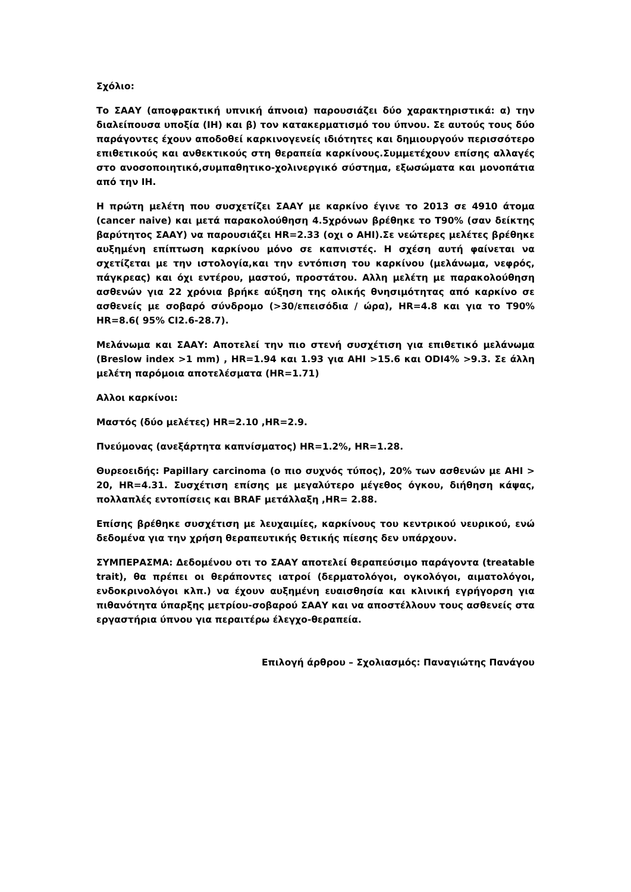Σχόλιο:
Το ΣΑΑΥ (αποφρακτική υπνική άπνοια) παρουσιάζει δύο χαρακτηριστικά: α) την διαλείπουσα υποξία (IH) και β) τον κατακερματισμό του ύπνου. Σε αυτούς τους δύο παράγοντες έχουν αποδοθεί καρκινογενείς ιδιότητες και δημιουργούν περισσότερο επιθετικούς και ανθεκτικούς στη θεραπεία καρκίνους.Συμμετέχουν επίσης αλλαγές στο ανοσοποιητικό,συμπαθητικο-χολινεργικό σύστημα, εξωσώματα και μονοπάτια από την IH.
Η πρώτη μελέτη που συσχετίζει ΣΑΑΥ με καρκίνο έγινε το 2013 σε 4910 άτομα (cancer naive) και μετά παρακολούθηση 4.5χρόνων βρέθηκε το T90% (σαν δείκτης βαρύτητος ΣΑΑΥ) να παρουσιάζει HR=2.33 (οχι ο AHI).Σε νεώτερες μελέτες βρέθηκε αυξημένη επίπτωση καρκίνου μόνο σε καπνιστές. Η σχέση αυτή φαίνεται να σχετίζεται με την ιστολογία,και την εντόπιση του καρκίνου (μελάνωμα, νεφρός, πάγκρεας) και όχι εντέρου, μαστού, προστάτου. Αλλη μελέτη με παρακολούθηση ασθενών για 22 χρόνια βρήκε αύξηση της ολικής θνησιμότητας από καρκίνο σε ασθενείς με σοβαρό σύνδρομο (>30/επεισόδια / ώρα), HR=4.8 και για το T90% HR=8.6( 95% CI2.6-28.7).
Μελάνωμα και ΣΑΑΥ: Αποτελεί την πιο στενή συσχέτιση για επιθετικό μελάνωμα (Breslow index >1 mm) , HR=1.94 και 1.93 για AHI >15.6 και ODI4% >9.3. Σε άλλη μελέτη παρόμοια αποτελέσματα (HR=1.71)
Αλλοι καρκίνοι:
Μαστός (δύο μελέτες) HR=2.10 ,HR=2.9.
Πνεύμονας (ανεξάρτητα καπνίσματος) HR=1.2%, HR=1.28.
Θυρεοειδής: Papillary carcinoma (ο πιο συχνός τύπος), 20% των ασθενών με AHI > 20, HR=4.31. Συσχέτιση επίσης με μεγαλύτερο μέγεθος όγκου, διήθηση κάψας, πολλαπλές εντοπίσεις και BRAF μετάλλαξη ,HR= 2.88.
Επίσης βρέθηκε συσχέτιση με λευχαιμίες, καρκίνους του κεντρικού νευρικού, ενώ δεδομένα για την χρήση θεραπευτικής θετικής πίεσης δεν υπάρχουν.
ΣΥΜΠΕΡΑΣΜΑ: Δεδομένου οτι το ΣΑΑΥ αποτελεί θεραπεύσιμο παράγοντα (treatable trait), θα πρέπει οι θεράποντες ιατροί (δερματολόγοι, ογκολόγοι, αιματολόγοι, ενδοκρινολόγοι κλπ.) να έχουν αυξημένη ευαισθησία και κλινική εγρήγορση για πιθανότητα ύπαρξης μετρίου-σοβαρού ΣΑΑΥ και να αποστέλλουν τους ασθενείς στα εργαστήρια ύπνου για περαιτέρω έλεγχο-θεραπεία.
Επιλογή άρθρου – Σχολιασμός: Παναγιώτης Πανάγου